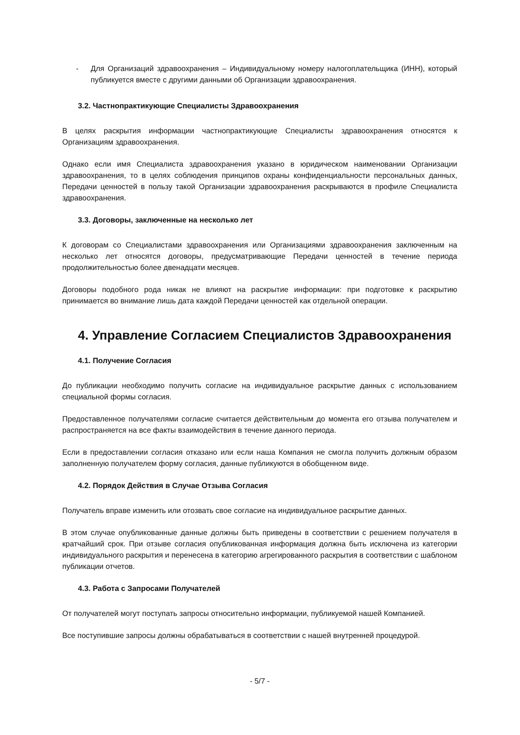- Для Организаций здравоохранения – Индивидуальному номеру налогоплательщика (ИНН), который публикуется вместе с другими данными об Организации здравоохранения.
3.2. Частнопрактикующие Специалисты Здравоохранения
В целях раскрытия информации частнопрактикующие Специалисты здравоохранения относятся к Организациям здравоохранения.
Однако если имя Специалиста здравоохранения указано в юридическом наименовании Организации здравоохранения, то в целях соблюдения принципов охраны конфиденциальности персональных данных, Передачи ценностей в пользу такой Организации здравоохранения раскрываются в профиле Специалиста здравоохранения.
3.3. Договоры, заключенные на несколько лет
К договорам со Специалистами здравоохранения или Организациями здравоохранения заключенным на несколько лет относятся договоры, предусматривающие Передачи ценностей в течение периода продолжительностью более двенадцати месяцев.
Договоры подобного рода никак не влияют на раскрытие информации: при подготовке к раскрытию принимается во внимание лишь дата каждой Передачи ценностей как отдельной операции.
4. Управление Согласием Специалистов Здравоохранения
4.1. Получение Согласия
До публикации необходимо получить согласие на индивидуальное раскрытие данных с использованием специальной формы согласия.
Предоставленное получателями согласие считается действительным до момента его отзыва получателем и распространяется на все факты взаимодействия в течение данного периода.
Если в предоставлении согласия отказано или если наша Компания не смогла получить должным образом заполненную получателем форму согласия, данные публикуются в обобщенном виде.
4.2. Порядок Действия в Случае Отзыва Согласия
Получатель вправе изменить или отозвать свое согласие на индивидуальное раскрытие данных.
В этом случае опубликованные данные должны быть приведены в соответствии с решением получателя в кратчайший срок. При отзыве согласия опубликованная информация должна быть исключена из категории индивидуального раскрытия и перенесена в категорию агрегированного раскрытия в соответствии с шаблоном публикации отчетов.
4.3. Работа с Запросами Получателей
От получателей могут поступать запросы относительно информации, публикуемой нашей Компанией.
Все поступившие запросы должны обрабатываться в соответствии с нашей внутренней процедурой.
- 5/7 -